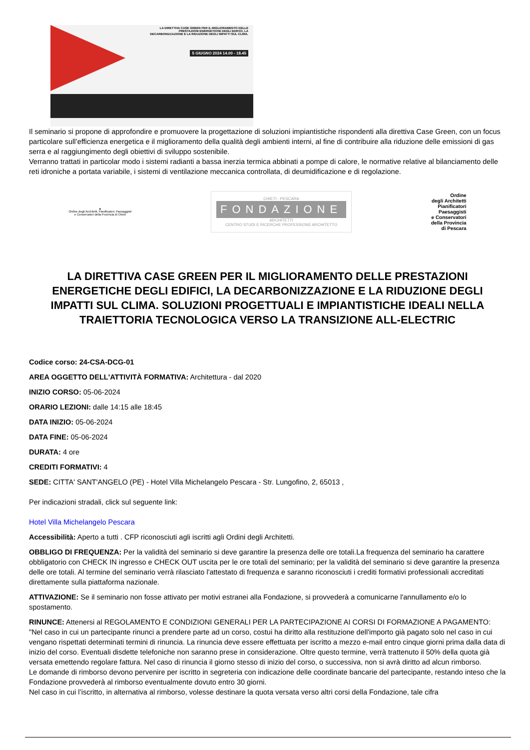LA DIRETTIVA CASE GREEN PER IL MIGLIORAMENTO DELLE PRESTAZIONI ENERGETICHE DEGLI EDIFICI, LA DECARBONIZZAZIONE E LA RIDUZIONE DEGLI IMPATTI SUL CLIMA.
5 GIUGNO 2024 14.00 - 18.45
Il seminario si propone di approfondire e promuovere la progettazione di soluzioni impiantistiche rispondenti alla direttiva Case Green, con un focus particolare sull’efficienza energetica e il miglioramento della qualità degli ambienti interni, al fine di contribuire alla riduzione delle emissioni di gas serra e al raggiungimento degli obiettivi di sviluppo sostenibile.
Verranno trattati in particolar modo i sistemi radianti a bassa inerzia termica abbinati a pompe di calore, le normative relative al bilanciamento delle reti idroniche a portata variabile, i sistemi di ventilazione meccanica controllata, di deumidificazione e di regolazione.
▲
Ordine degli Architetti, Pianificatori, Paesaggisti
e Conservatori della Provincia di Chieti
CHIETI - PESCARA
FONDAZIONE
ARCHITETTI
CENTRO STUDI E RICERCHE PROFESSIONE ARCHITETTO
Ordine
degli Architetti
Pianificatori
Paesaggisti
e Conservatori
della Provincia
di Pescara
LA DIRETTIVA CASE GREEN PER IL MIGLIORAMENTO DELLE PRESTAZIONI ENERGETICHE DEGLI EDIFICI, LA DECARBONIZZAZIONE E LA RIDUZIONE DEGLI IMPATTI SUL CLIMA. SOLUZIONI PROGETTUALI E IMPIANTISTICHE IDEALI NELLA TRAIETTORIA TECNOLOGICA VERSO LA TRANSIZIONE ALL-ELECTRIC
Codice corso: 24-CSA-DCG-01
AREA OGGETTO DELL'ATTIVITÀ FORMATIVA: Architettura - dal 2020
INIZIO CORSO: 05-06-2024
ORARIO LEZIONI: dalle 14:15 alle 18:45
DATA INIZIO: 05-06-2024
DATA FINE: 05-06-2024
DURATA: 4 ore
CREDITI FORMATIVI: 4
SEDE: CITTA' SANT'ANGELO (PE) - Hotel Villa Michelangelo Pescara - Str. Lungofino, 2, 65013 ,
Per indicazioni stradali, click sul seguente link:
Hotel Villa Michelangelo Pescara
Accessibilità: Aperto a tutti . CFP riconosciuti agli iscritti agli Ordini degli Architetti.
OBBLIGO DI FREQUENZA: Per la validità del seminario si deve garantire la presenza delle ore totali.La frequenza del seminario ha carattere obbligatorio con CHECK IN ingresso e CHECK OUT uscita per le ore totali del seminario; per la validità del seminario si deve garantire la presenza delle ore totali. Al termine del seminario verrà rilasciato l'attestato di frequenza e saranno riconosciuti i crediti formativi professionali accreditati direttamente sulla piattaforma nazionale.
ATTIVAZIONE: Se il seminario non fosse attivato per motivi estranei alla Fondazione, si provvederà a comunicarne l'annullamento e/o lo spostamento.
RINUNCE: Attenersi al REGOLAMENTO E CONDIZIONI GENERALI PER LA PARTECIPAZIONE AI CORSI DI FORMAZIONE A PAGAMENTO: "Nel caso in cui un partecipante rinunci a prendere parte ad un corso, costui ha diritto alla restituzione dell'importo già pagato solo nel caso in cui vengano rispettati determinati termini di rinuncia. La rinuncia deve essere effettuata per iscritto a mezzo e-mail entro cinque giorni prima dalla data di inizio del corso. Eventuali disdette telefoniche non saranno prese in considerazione. Oltre questo termine, verrà trattenuto il 50% della quota già versata emettendo regolare fattura. Nel caso di rinuncia il giorno stesso di inizio del corso, o successiva, non si avrà diritto ad alcun rimborso.
Le domande di rimborso devono pervenire per iscritto in segreteria con indicazione delle coordinate bancarie del partecipante, restando inteso che la Fondazione provvederà al rimborso eventualmente dovuto entro 30 giorni.
Nel caso in cui l’iscritto, in alternativa al rimborso, volesse destinare la quota versata verso altri corsi della Fondazione, tale cifra